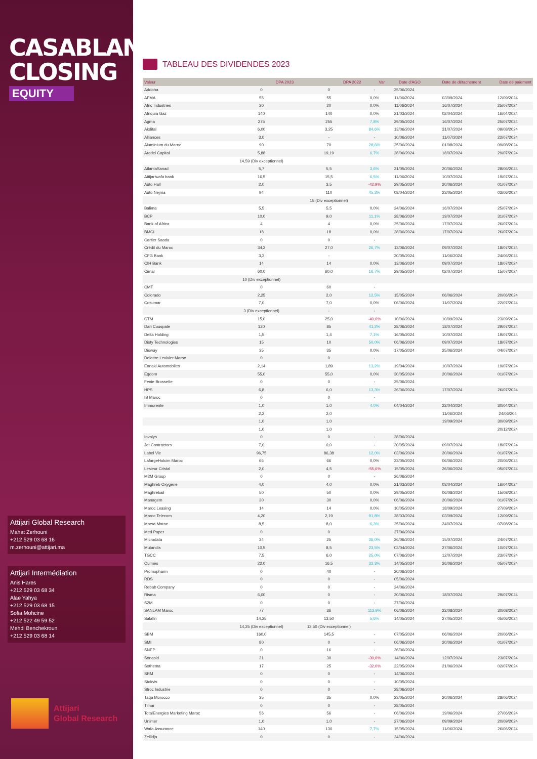CASABLANCA
CLOSING
EQUITY
Attijari Global Research
Mahat Zerhouni
+212 529 03 68 16
m.zerhouni@attijari.ma
Attijari Intermédiation
Anis Hares
+212 529 03 68 34
Alae Yahya
+212 529 03 68 15
Sofia Mohcine
+212 522 49 59 52
Mehdi Benchekroun
+212 529 03 68 14
Attijari
Global Research
TABLEAU DES DIVIDENDES 2023
| Valeur | DPA 2023 | DPA 2022 | Var | Date d'AGO | Date de détachement | Date de paiement |
| --- | --- | --- | --- | --- | --- | --- |
| Addoha | 0 | 0 | - | 25/06/2024 | | |
| AFMA | 55 | 55 | 0,0% | 11/06/2024 | 03/09/2024 | 12/09/2024 |
| Afric Industries | 20 | 20 | 0,0% | 11/06/2024 | 16/07/2024 | 25/07/2024 |
| Afriquia Gaz | 140 | 140 | 0,0% | 21/03/2024 | 02/04/2024 | 16/04/2024 |
| Agma | 275 | 255 | 7,8% | 29/05/2024 | 16/07/2024 | 25/07/2024 |
| Akdital | 6,00 | 3,25 | 84,6% | 13/06/2024 | 31/07/2024 | 09/08/2024 |
| Alliances | 3,0 | - | - | 10/06/2024 | 11/07/2024 | 22/07/2024 |
| Aluminium du Maroc | 90 | 70 | 28,6% | 25/06/2024 | 01/08/2024 | 09/08/2024 |
| Aradei Capital | 5,88 | 19,19 | 6,7% | 28/06/2024 | 18/07/2024 | 29/07/2024 |
| | 14,59 (Div exceptionnel) | | | | | |
| AtlantaSanad | 5,7 | 5,5 | 3,6% | 21/05/2024 | 20/06/2024 | 28/06/2024 |
| Attijariwafa bank | 16,5 | 15,5 | 6,5% | 11/06/2024 | 10/07/2024 | 19/07/2024 |
| Auto Hall | 2,0 | 3,5 | -42,9% | 29/05/2024 | 20/06/2024 | 01/07/2024 |
| Auto Nejma | 94 | 110 | 45,3% | 08/04/2024 | 23/05/2024 | 03/06/2024 |
| | | 15 (Div exceptionnel) | | | | |
| Balima | 5,5 | 5,5 | 0,0% | 24/06/2024 | 16/07/2024 | 25/07/2024 |
| BCP | 10,0 | 9,0 | 11,1% | 28/06/2024 | 19/07/2024 | 31/07/2024 |
| Bank of Africa | 4 | 4 | 0,0% | 25/06/2024 | 17/07/2024 | 26/07/2024 |
| BMCI | 18 | 18 | 0,0% | 28/06/2024 | 17/07/2024 | 26/07/2024 |
| Cartier Saada | 0 | 0 | - | | | |
| Crédit du Maroc | 34,2 | 27,0 | 26,7% | 13/06/2024 | 09/07/2024 | 18/07/2024 |
| CFG Bank | 3,3 | - | | 30/05/2024 | 11/06/2024 | 24/06/2024 |
| CIH Bank | 14 | 14 | 0,0% | 13/06/2024 | 09/07/2024 | 18/07/2024 |
| Cimar | 60,0 | 60,0 | 16,7% | 29/05/2024 | 02/07/2024 | 15/07/2024 |
| | 10 (Div exceptionnel) | | | | | |
| CMT | 0 | 60 | - | | | |
| Colorado | 2,25 | 2,0 | 12,5% | 15/05/2024 | 06/06/2024 | 20/06/2024 |
| Cosumar | 7,0 | 7,0 | 0,0% | 06/06/2024 | 11/07/2024 | 22/07/2024 |
| | 3 (Div exceptionnel) | - | - | | | |
| CTM | 15,0 | 25,0 | -40,0% | 10/06/2024 | 10/09/2024 | 23/09/2024 |
| Dari Couspate | 120 | 85 | 41,2% | 28/06/2024 | 18/07/2024 | 29/07/2024 |
| Delta Holding | 1,5 | 1,4 | 7,1% | 16/05/2024 | 10/07/2024 | 19/07/2024 |
| Disty Technologies | 15 | 10 | 50,0% | 06/06/2024 | 09/07/2024 | 18/07/2024 |
| Disway | 35 | 35 | 0,0% | 17/05/2024 | 25/06/2024 | 04/07/2024 |
| Delattre Levivier Maroc | 0 | 0 | - | | | |
| Ennakl Automobiles | 2,14 | 1,89 | 13,2% | 19/04/2024 | 10/07/2024 | 19/07/2024 |
| Eqdom | 55,0 | 55,0 | 0,0% | 30/05/2024 | 20/06/2024 | 01/07/2024 |
| Fenie Brossette | 0 | 0 | - | 25/06/2024 | | |
| HPS | 6,8 | 6,0 | 13,3% | 26/06/2024 | 17/07/2024 | 26/07/2024 |
| IB Maroc | 0 | 0 | - | | | |
| Immorente | 1,0 | 1,0 | 4,0% | 04/04/2024 | 22/04/2024 | 30/04/2024 |
| | 2,2 | 2,0 | | | 11/06/2024 | 24/06/204 |
| | 1,0 | 1,0 | | | 19/09/2024 | 30/09/2024 |
| | 1,0 | 1,0 | | | | 20/12/2024 |
| Involys | 0 | 0 | - | 28/06/2024 | | |
| Jet Contractors | 7,0 | 0,0 | - | 30/05/2024 | 09/07/2024 | 18/07/2024 |
| Label Vie | 96,75 | 86,38 | 12,0% | 03/06/2024 | 20/06/2024 | 01/07/2024 |
| LafargeHolcim Maroc | 66 | 66 | 0,0% | 23/05/2024 | 06/06/2024 | 20/06/2024 |
| Lesieur Cristal | 2,0 | 4,5 | -55,6% | 15/05/2024 | 26/06/2024 | 05/07/2024 |
| M2M Group | 0 | 0 | - | 26/06/2024 | | |
| Maghreb Oxygène | 4,0 | 4,0 | 0,0% | 21/03/2024 | 03/04/2024 | 16/04/2024 |
| Maghrébail | 50 | 50 | 0,0% | 29/05/2024 | 06/08/2024 | 15/08/2024 |
| Managem | 30 | 30 | 0,0% | 06/06/2024 | 20/06/2024 | 01/07/2024 |
| Maroc Leasing | 14 | 14 | 0,0% | 10/05/2024 | 18/09/2024 | 27/09/2024 |
| Maroc Telecom | 4,20 | 2,19 | 91,8% | 28/03/2024 | 03/09/2024 | 12/09/2024 |
| Marsa Maroc | 8,5 | 8,0 | 6,3% | 25/06/2024 | 24/07/2024 | 07/08/2024 |
| Med Paper | 0 | 0 | - | 27/06/2024 | | |
| Microdata | 34 | 25 | 36,0% | 26/06/2024 | 15/07/2024 | 24/07/2024 |
| Mutandis | 10,5 | 8,5 | 23,5% | 03/04/2024 | 27/06/2024 | 10/07/2024 |
| TGCC | 7,5 | 6,0 | 25,0% | 07/06/2024 | 12/07/2024 | 23/07/2024 |
| Oulmès | 22,0 | 16,5 | 33,3% | 14/05/2024 | 26/06/2024 | 05/07/2024 |
| Promopharm | 0 | 40 | - | 20/06/2024 | | |
| RDS | 0 | 0 | - | 05/06/2024 | | |
| Rebab Company | 0 | 0 | - | 24/06/2024 | | |
| Risma | 6,00 | 0 | - | 20/06/2024 | 18/07/2024 | 29/07/2024 |
| S2M | 0 | 0 | - | 27/06/2024 | | |
| SANLAM Maroc | 77 | 36 | 113,9% | 06/06/2024 | 22/08/2024 | 30/08/2024 |
| Salafin | 14,25 | 13,50 | 5,6% | 14/05/2024 | 27/05/2024 | 05/06/2024 |
| | 14,25 (Div exceptionnel) | 13,50 (Div exceptionnel) | | | | |
| SBM | 160,0 | 145,5 | - | 07/05/2024 | 06/06/2024 | 20/06/2024 |
| SMI | 80 | 0 | - | 06/06/2024 | 20/06/2024 | 01/07/2024 |
| SNEP | 0 | 16 | - | 26/06/2024 | | |
| Sonasid | 21 | 30 | -30,0% | 14/06/2024 | 12/07/2024 | 23/07/2024 |
| Sothema | 17 | 25 | -32,0% | 22/05/2024 | 21/06/2024 | 02/07/2024 |
| SRM | 0 | 0 | - | 14/06/2024 | | |
| Stokvis | 0 | 0 | - | 10/05/2024 | | |
| Stroc Industrie | 0 | 0 | - | 28/06/2024 | | |
| Taqa Morocco | 35 | 35 | 0,0% | 23/05/2024 | 20/06/2024 | 28/06/2024 |
| Timar | 0 | 0 | - | 28/05/2024 | | |
| TotalEnergies Marketing Maroc | 56 | 56 | - | 06/06/2024 | 19/06/2024 | 27/06/2024 |
| Unimer | 1,0 | 1,0 | - | 27/06/2024 | 09/09/2024 | 20/09/2024 |
| Wafa Assurance | 140 | 130 | 7,7% | 15/05/2024 | 11/06/2024 | 26/06/2024 |
| Zellidja | 0 | 0 | - | 24/06/2024 | | |